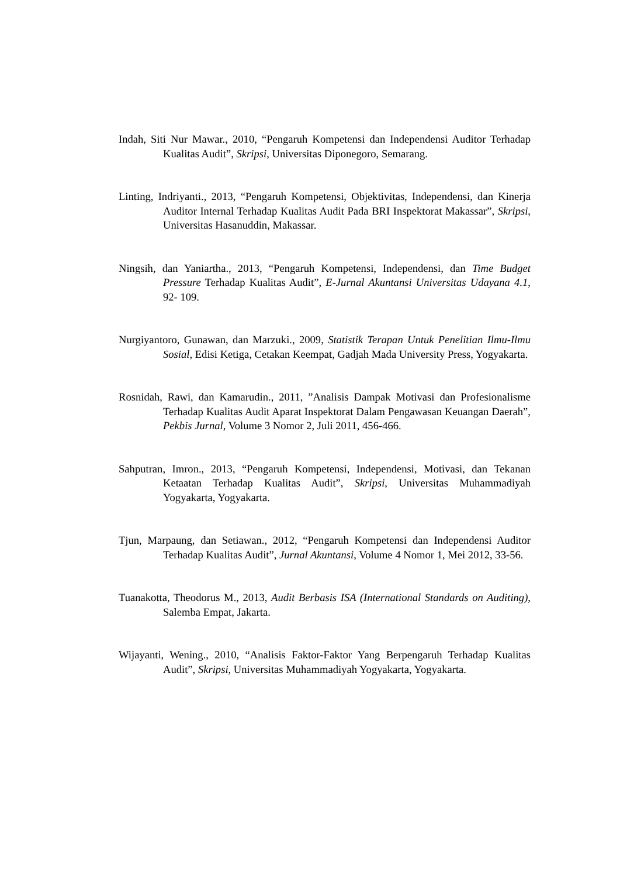Indah, Siti Nur Mawar., 2010, “Pengaruh Kompetensi dan Independensi Auditor Terhadap Kualitas Audit”, Skripsi, Universitas Diponegoro, Semarang.
Linting, Indriyanti., 2013, “Pengaruh Kompetensi, Objektivitas, Independensi, dan Kinerja Auditor Internal Terhadap Kualitas Audit Pada BRI Inspektorat Makassar”, Skripsi, Universitas Hasanuddin, Makassar.
Ningsih, dan Yaniartha., 2013, “Pengaruh Kompetensi, Independensi, dan Time Budget Pressure Terhadap Kualitas Audit”, E-Jurnal Akuntansi Universitas Udayana 4.1, 92- 109.
Nurgiyantoro, Gunawan, dan Marzuki., 2009, Statistik Terapan Untuk Penelitian Ilmu-Ilmu Sosial, Edisi Ketiga, Cetakan Keempat, Gadjah Mada University Press, Yogyakarta.
Rosnidah, Rawi, dan Kamarudin., 2011, ”Analisis Dampak Motivasi dan Profesionalisme Terhadap Kualitas Audit Aparat Inspektorat Dalam Pengawasan Keuangan Daerah”, Pekbis Jurnal, Volume 3 Nomor 2, Juli 2011, 456-466.
Sahputran, Imron., 2013, “Pengaruh Kompetensi, Independensi, Motivasi, dan Tekanan Ketaatan Terhadap Kualitas Audit”, Skripsi, Universitas Muhammadiyah Yogyakarta, Yogyakarta.
Tjun, Marpaung, dan Setiawan., 2012, “Pengaruh Kompetensi dan Independensi Auditor Terhadap Kualitas Audit”, Jurnal Akuntansi, Volume 4 Nomor 1, Mei 2012, 33-56.
Tuanakotta, Theodorus M., 2013, Audit Berbasis ISA (International Standards on Auditing), Salemba Empat, Jakarta.
Wijayanti, Wening., 2010, “Analisis Faktor-Faktor Yang Berpengaruh Terhadap Kualitas Audit”, Skripsi, Universitas Muhammadiyah Yogyakarta, Yogyakarta.